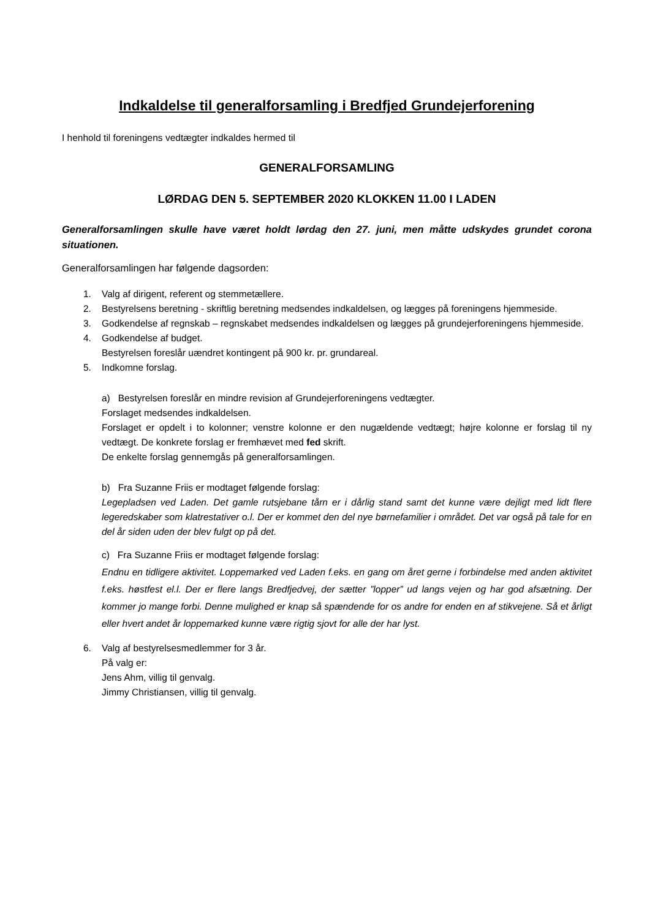Indkaldelse til generalforsamling i Bredfjed Grundejerforening
I henhold til foreningens vedtægter indkaldes hermed til
GENERALFORSAMLING
LØRDAG DEN 5. SEPTEMBER 2020 KLOKKEN 11.00 I LADEN
Generalforsamlingen skulle have været holdt lørdag den 27. juni, men måtte udskydes grundet corona situationen.
Generalforsamlingen har følgende dagsorden:
1. Valg af dirigent, referent og stemmetællere.
2. Bestyrelsens beretning - skriftlig beretning medsendes indkaldelsen, og lægges på foreningens hjemmeside.
3. Godkendelse af regnskab – regnskabet medsendes indkaldelsen og lægges på grundejerforeningens hjemmeside.
4. Godkendelse af budget.
Bestyrelsen foreslår uændret kontingent på 900 kr. pr. grundareal.
5. Indkomne forslag.
a) Bestyrelsen foreslår en mindre revision af Grundejerforeningens vedtægter.
Forslaget medsendes indkaldelsen.
Forslaget er opdelt i to kolonner; venstre kolonne er den nugældende vedtægt; højre kolonne er forslag til ny vedtægt. De konkrete forslag er fremhævet med fed skrift.
De enkelte forslag gennemgås på generalforsamlingen.
b) Fra Suzanne Friis er modtaget følgende forslag:
Legepladsen ved Laden. Det gamle rutsjebane tårn er i dårlig stand samt det kunne være dejligt med lidt flere legeredskaber som klatrestativer o.l. Der er kommet den del nye børnefamilier i området. Det var også på tale for en del år siden uden der blev fulgt op på det.
c) Fra Suzanne Friis er modtaget følgende forslag:
Endnu en tidligere aktivitet. Loppemarked ved Laden f.eks. en gang om året gerne i forbindelse med anden aktivitet f.eks. høstfest el.l. Der er flere langs Bredfjedvej, der sætter ”lopper” ud langs vejen og har god afsætning. Der kommer jo mange forbi. Denne mulighed er knap så spændende for os andre for enden en af stikvejene. Så et årligt eller hvert andet år loppemarked kunne være rigtig sjovt for alle der har lyst.
6. Valg af bestyrelsesmedlemmer for 3 år.
På valg er:
Jens Ahm, villig til genvalg.
Jimmy Christiansen, villig til genvalg.